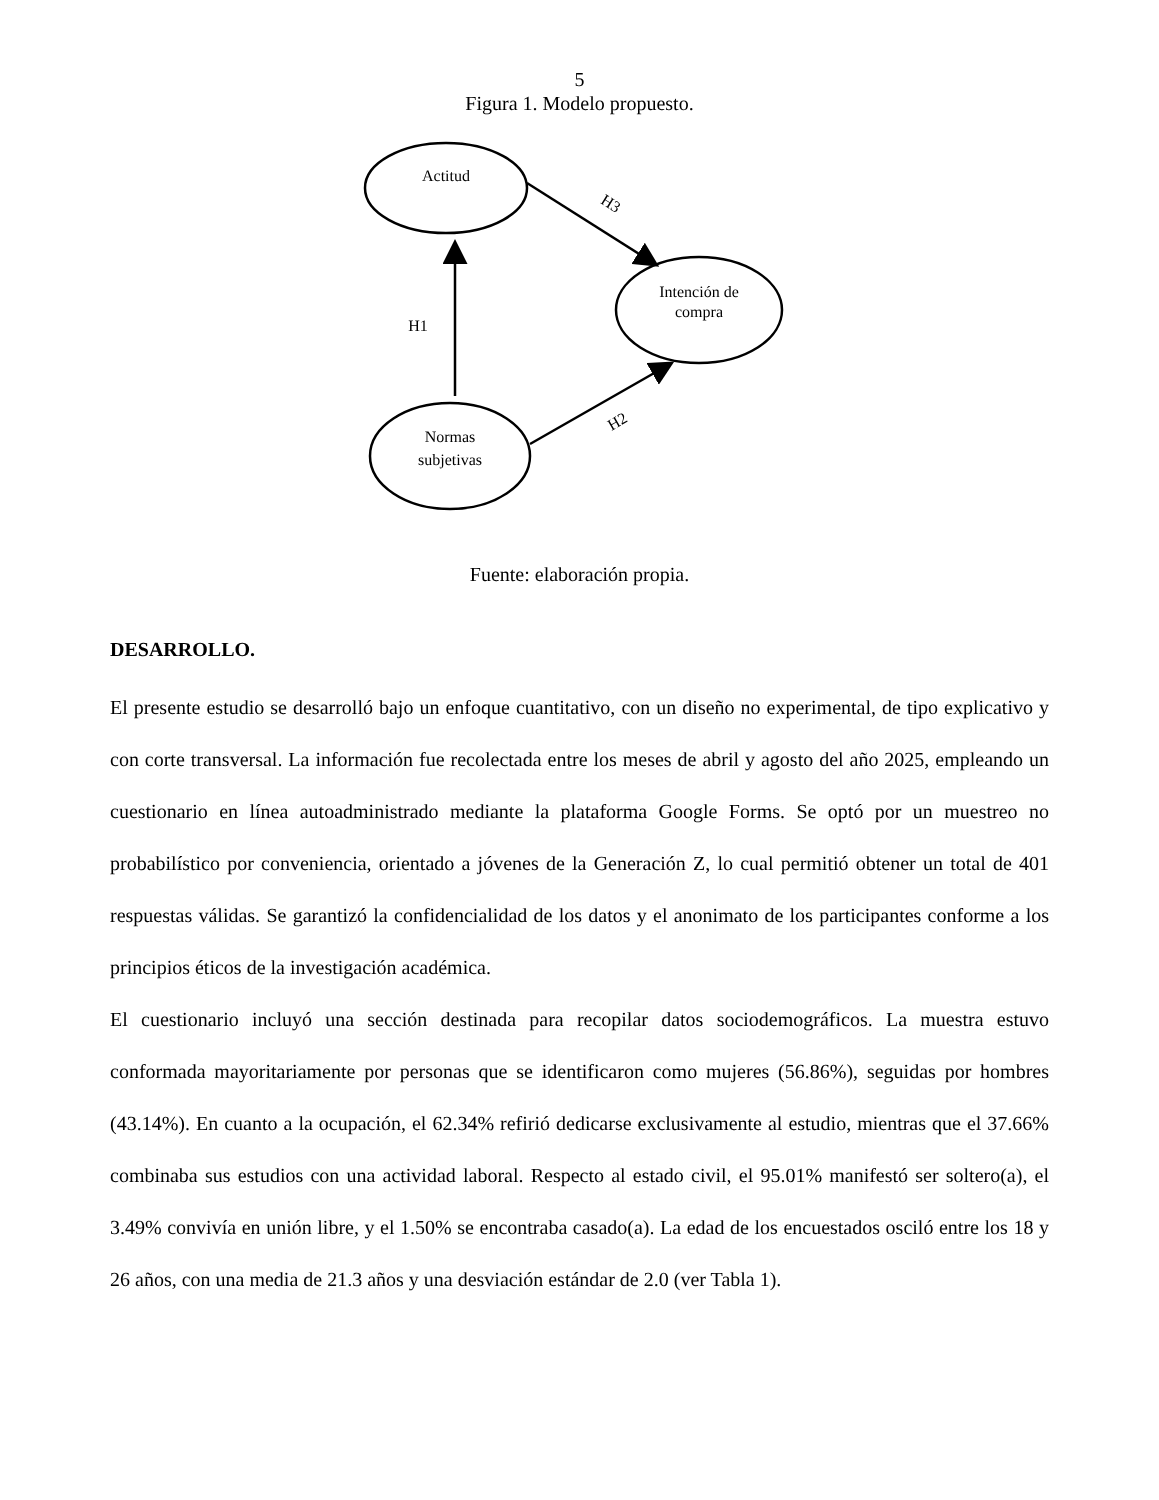5
Figura 1. Modelo propuesto.
Actitud
Intención de
compra
Normas
subjetivas
H1
H3
H2
Fuente: elaboración propia.
DESARROLLO.
El presente estudio se desarrolló bajo un enfoque cuantitativo, con un diseño no experimental, de tipo explicativo y con corte transversal. La información fue recolectada entre los meses de abril y agosto del año 2025, empleando un cuestionario en línea autoadministrado mediante la plataforma Google Forms. Se optó por un muestreo no probabilístico por conveniencia, orientado a jóvenes de la Generación Z, lo cual permitió obtener un total de 401 respuestas válidas. Se garantizó la confidencialidad de los datos y el anonimato de los participantes conforme a los principios éticos de la investigación académica.
El cuestionario incluyó una sección destinada para recopilar datos sociodemográficos. La muestra estuvo conformada mayoritariamente por personas que se identificaron como mujeres (56.86%), seguidas por hombres (43.14%). En cuanto a la ocupación, el 62.34% refirió dedicarse exclusivamente al estudio, mientras que el 37.66% combinaba sus estudios con una actividad laboral. Respecto al estado civil, el 95.01% manifestó ser soltero(a), el 3.49% convivía en unión libre, y el 1.50% se encontraba casado(a). La edad de los encuestados osciló entre los 18 y 26 años, con una media de 21.3 años y una desviación estándar de 2.0 (ver Tabla 1).